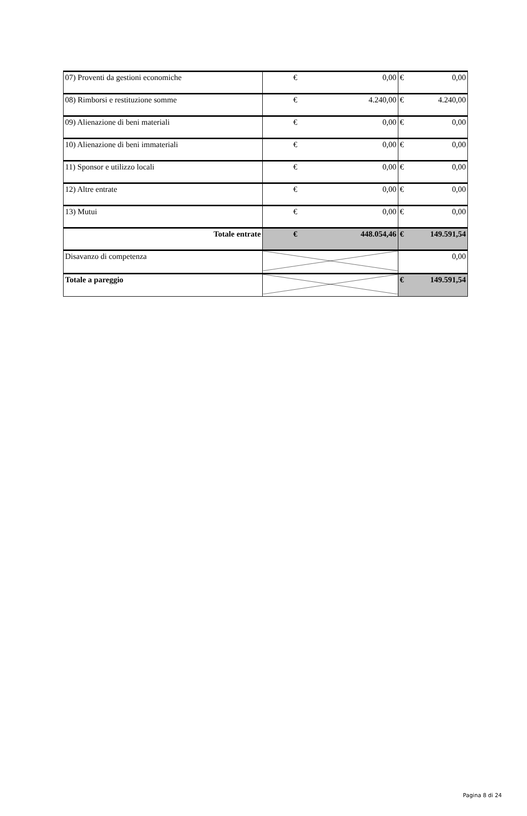| 07) Proventi da gestioni economiche | € | 0,00 | € | 0,00 |
| 08) Rimborsi e restituzione somme | € | 4.240,00 | € | 4.240,00 |
| 09) Alienazione di beni materiali | € | 0,00 | € | 0,00 |
| 10) Alienazione di beni immateriali | € | 0,00 | € | 0,00 |
| 11) Sponsor e utilizzo locali | € | 0,00 | € | 0,00 |
| 12) Altre entrate | € | 0,00 | € | 0,00 |
| 13) Mutui | € | 0,00 | € | 0,00 |
| Totale entrate | € | 448.054,46 | € | 149.591,54 |
| Disavanzo di competenza | | | 0,00 | |
| Totale a pareggio | | | € | 149.591,54 |
Pagina 8 di 24